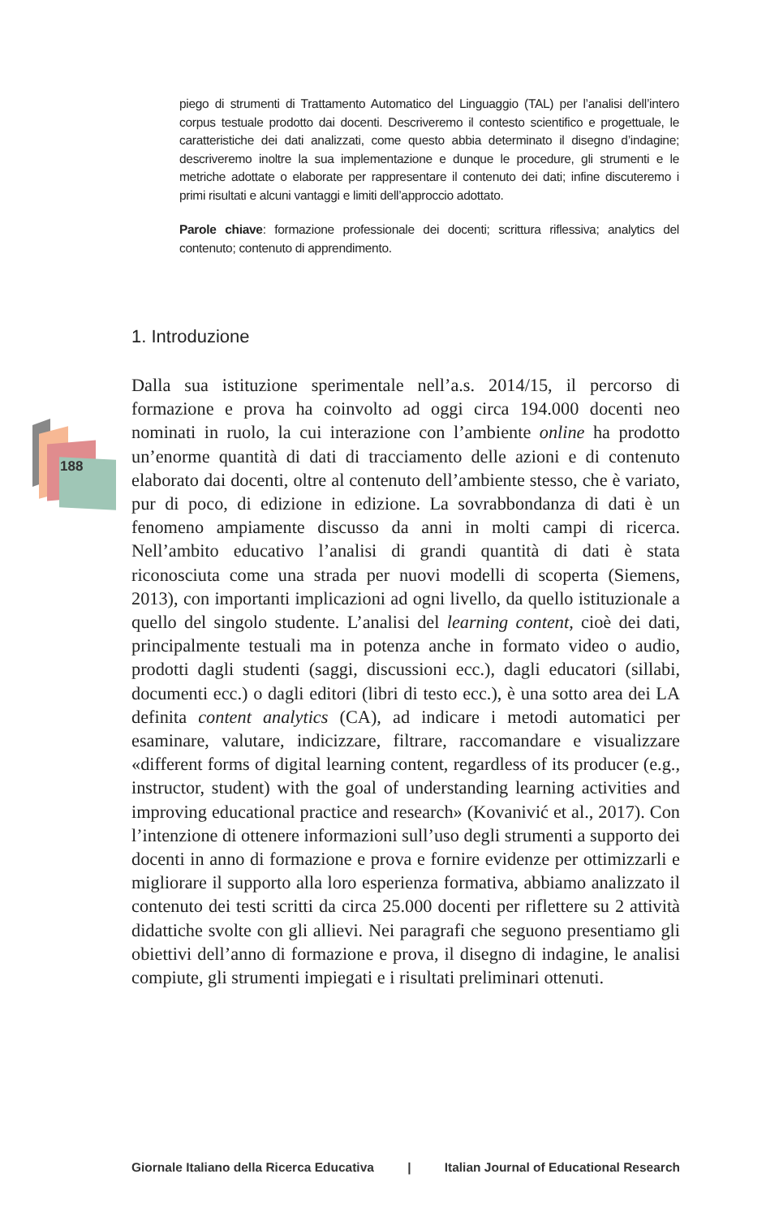188
piego di strumenti di Trattamento Automatico del Linguaggio (TAL) per l’analisi dell’intero corpus testuale prodotto dai docenti. Descriveremo il contesto scientifico e progettuale, le caratteristiche dei dati analizzati, come questo abbia determinato il disegno d’indagine; descriveremo inoltre la sua implementazione e dunque le procedure, gli strumenti e le metriche adottate o elaborate per rappresentare il contenuto dei dati; infine discuteremo i primi risultati e alcuni vantaggi e limiti dell’approccio adottato.
Parole chiave: formazione professionale dei docenti; scrittura riflessiva; analytics del contenuto; contenuto di apprendimento.
1. Introduzione
Dalla sua istituzione sperimentale nell’a.s. 2014/15, il percorso di formazione e prova ha coinvolto ad oggi circa 194.000 docenti neo nominati in ruolo, la cui interazione con l’ambiente online ha prodotto un’enorme quantità di dati di tracciamento delle azioni e di contenuto elaborato dai docenti, oltre al contenuto dell’ambiente stesso, che è variato, pur di poco, di edizione in edizione. La sovrabbondanza di dati è un fenomeno ampiamente discusso da anni in molti campi di ricerca. Nell’ambito educativo l’analisi di grandi quantità di dati è stata riconosciuta come una strada per nuovi modelli di scoperta (Siemens, 2013), con importanti implicazioni ad ogni livello, da quello istituzionale a quello del singolo studente. L’analisi del learning content, cioè dei dati, principalmente testuali ma in potenza anche in formato video o audio, prodotti dagli studenti (saggi, discussioni ecc.), dagli educatori (sillabi, documenti ecc.) o dagli editori (libri di testo ecc.), è una sotto area dei LA definita content analytics (CA), ad indicare i metodi automatici per esaminare, valutare, indicizzare, filtrare, raccomandare e visualizzare «different forms of digital learning content, regardless of its producer (e.g., instructor, student) with the goal of understanding learning activities and improving educational practice and research» (Kovanivić et al., 2017). Con l’intenzione di ottenere informazioni sull’uso degli strumenti a supporto dei docenti in anno di formazione e prova e fornire evidenze per ottimizzarli e migliorare il supporto alla loro esperienza formativa, abbiamo analizzato il contenuto dei testi scritti da circa 25.000 docenti per riflettere su 2 attività didattiche svolte con gli allievi. Nei paragrafi che seguono presentiamo gli obiettivi dell’anno di formazione e prova, il disegno di indagine, le analisi compiute, gli strumenti impiegati e i risultati preliminari ottenuti.
Giornale Italiano della Ricerca Educativa | Italian Journal of Educational Research